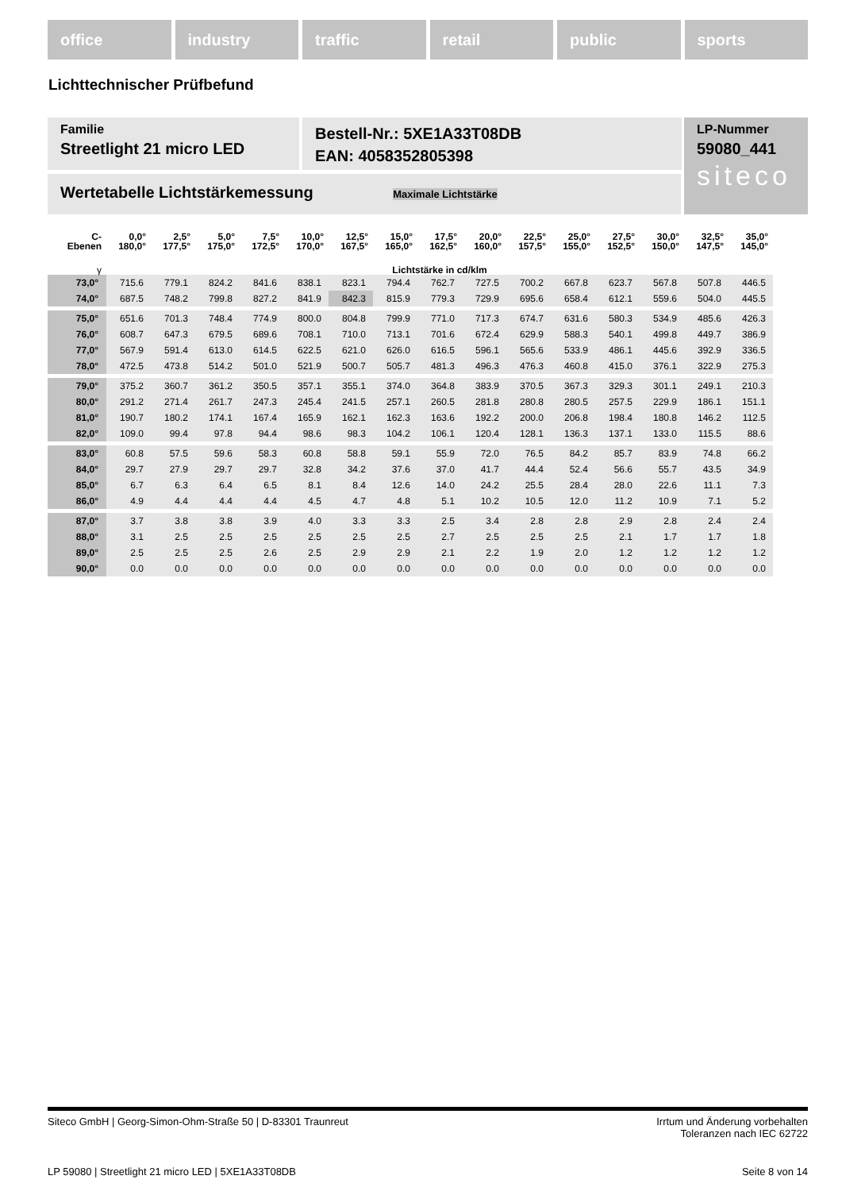office industry traffic retail public sports
Lichttechnischer Prüfbefund
Familie
Streetlight 21 micro LED
Bestell-Nr.: 5XE1A33T08DB
EAN: 4058352805398
LP-Nummer
59080_441
siteco
Wertetabelle Lichtstärkemessung Maximale Lichtstärke
| C- Ebenen | 0,0° 180,0° | 2,5° 177,5° | 5,0° 175,0° | 7,5° 172,5° | 10,0° 170,0° | 12,5° 167,5° | 15,0° 165,0° | 17,5° 162,5° | 20,0° 160,0° | 22,5° 157,5° | 25,0° 155,0° | 27,5° 152,5° | 30,0° 150,0° | 32,5° 147,5° | 35,0° 145,0° |
| --- | --- | --- | --- | --- | --- | --- | --- | --- | --- | --- | --- | --- | --- | --- | --- |
| γ | Lichtstärke in cd/klm | | | | | | | | | | | | | | |
| 73,0° | 715.6 | 779.1 | 824.2 | 841.6 | 838.1 | 823.1 | 794.4 | 762.7 | 727.5 | 700.2 | 667.8 | 623.7 | 567.8 | 507.8 | 446.5 |
| 74,0° | 687.5 | 748.2 | 799.8 | 827.2 | 841.9 | 842.3 | 815.9 | 779.3 | 729.9 | 695.6 | 658.4 | 612.1 | 559.6 | 504.0 | 445.5 |
| 75,0° | 651.6 | 701.3 | 748.4 | 774.9 | 800.0 | 804.8 | 799.9 | 771.0 | 717.3 | 674.7 | 631.6 | 580.3 | 534.9 | 485.6 | 426.3 |
| 76,0° | 608.7 | 647.3 | 679.5 | 689.6 | 708.1 | 710.0 | 713.1 | 701.6 | 672.4 | 629.9 | 588.3 | 540.1 | 499.8 | 449.7 | 386.9 |
| 77,0° | 567.9 | 591.4 | 613.0 | 614.5 | 622.5 | 621.0 | 626.0 | 616.5 | 596.1 | 565.6 | 533.9 | 486.1 | 445.6 | 392.9 | 336.5 |
| 78,0° | 472.5 | 473.8 | 514.2 | 501.0 | 521.9 | 500.7 | 505.7 | 481.3 | 496.3 | 476.3 | 460.8 | 415.0 | 376.1 | 322.9 | 275.3 |
| 79,0° | 375.2 | 360.7 | 361.2 | 350.5 | 357.1 | 355.1 | 374.0 | 364.8 | 383.9 | 370.5 | 367.3 | 329.3 | 301.1 | 249.1 | 210.3 |
| 80,0° | 291.2 | 271.4 | 261.7 | 247.3 | 245.4 | 241.5 | 257.1 | 260.5 | 281.8 | 280.8 | 280.5 | 257.5 | 229.9 | 186.1 | 151.1 |
| 81,0° | 190.7 | 180.2 | 174.1 | 167.4 | 165.9 | 162.1 | 162.3 | 163.6 | 192.2 | 200.0 | 206.8 | 198.4 | 180.8 | 146.2 | 112.5 |
| 82,0° | 109.0 | 99.4 | 97.8 | 94.4 | 98.6 | 98.3 | 104.2 | 106.1 | 120.4 | 128.1 | 136.3 | 137.1 | 133.0 | 115.5 | 88.6 |
| 83,0° | 60.8 | 57.5 | 59.6 | 58.3 | 60.8 | 58.8 | 59.1 | 55.9 | 72.0 | 76.5 | 84.2 | 85.7 | 83.9 | 74.8 | 66.2 |
| 84,0° | 29.7 | 27.9 | 29.7 | 29.7 | 32.8 | 34.2 | 37.6 | 37.0 | 41.7 | 44.4 | 52.4 | 56.6 | 55.7 | 43.5 | 34.9 |
| 85,0° | 6.7 | 6.3 | 6.4 | 6.5 | 8.1 | 8.4 | 12.6 | 14.0 | 24.2 | 25.5 | 28.4 | 28.0 | 22.6 | 11.1 | 7.3 |
| 86,0° | 4.9 | 4.4 | 4.4 | 4.4 | 4.5 | 4.7 | 4.8 | 5.1 | 10.2 | 10.5 | 12.0 | 11.2 | 10.9 | 7.1 | 5.2 |
| 87,0° | 3.7 | 3.8 | 3.8 | 3.9 | 4.0 | 3.3 | 3.3 | 2.5 | 3.4 | 2.8 | 2.8 | 2.9 | 2.8 | 2.4 | 2.4 |
| 88,0° | 3.1 | 2.5 | 2.5 | 2.5 | 2.5 | 2.5 | 2.5 | 2.7 | 2.5 | 2.5 | 2.5 | 2.1 | 1.7 | 1.7 | 1.8 |
| 89,0° | 2.5 | 2.5 | 2.5 | 2.6 | 2.5 | 2.9 | 2.9 | 2.1 | 2.2 | 1.9 | 2.0 | 1.2 | 1.2 | 1.2 | 1.2 |
| 90,0° | 0.0 | 0.0 | 0.0 | 0.0 | 0.0 | 0.0 | 0.0 | 0.0 | 0.0 | 0.0 | 0.0 | 0.0 | 0.0 | 0.0 | 0.0 |
Siteco GmbH | Georg-Simon-Ohm-Straße 50 | D-83301 Traunreut
Irrtum und Änderung vorbehalten
Toleranzen nach IEC 62722
LP 59080 | Streetlight 21 micro LED | 5XE1A33T08DB
Seite 8 von 14